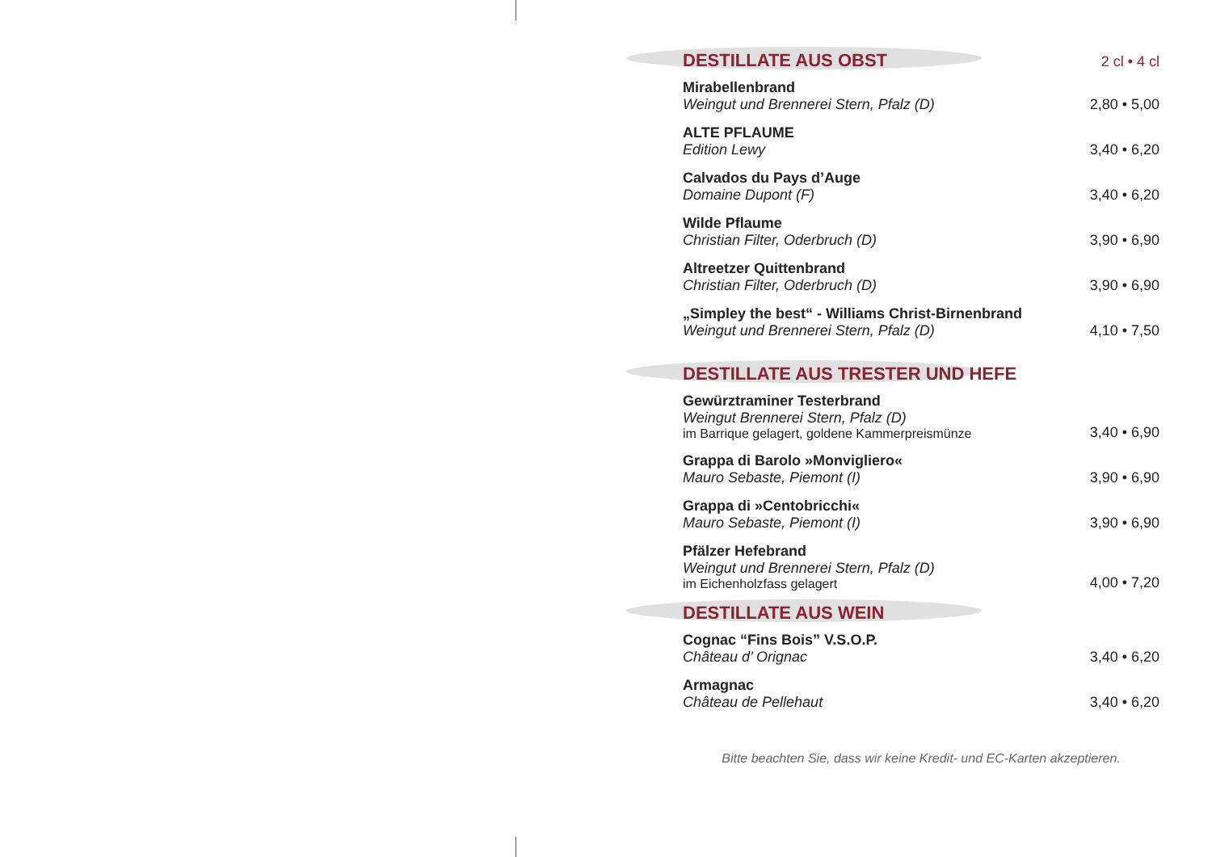DESTILLATE AUS OBST 2 cl • 4 cl
Mirabellenbrand
Weingut und Brennerei Stern, Pfalz (D)
2,80 • 5,00
ALTE PFLAUME
Edition Lewy
3,40 • 6,20
Calvados du Pays d’Auge
Domaine Dupont (F)
3,40 • 6,20
Wilde Pflaume
Christian Filter, Oderbruch (D)
3,90 • 6,90
Altreetzer Quittenbrand
Christian Filter, Oderbruch (D)
3,90 • 6,90
„Simpley the best“ - Williams Christ-Birnenbrand
Weingut und Brennerei Stern, Pfalz (D)
4,10 • 7,50
DESTILLATE AUS TRESTER UND HEFE
Gewürztraminer Testerbrand
Weingut Brennerei Stern, Pfalz (D)
im Barrique gelagert, goldene Kammerpreismünze
3,40 • 6,90
Grappa di Barolo »Monvigliero«
Mauro Sebaste, Piemont (I)
3,90 • 6,90
Grappa di »Centobricchi«
Mauro Sebaste, Piemont (I)
3,90 • 6,90
Pfälzer Hefebrand
Weingut und Brennerei Stern, Pfalz (D)
im Eichenholzfass gelagert
4,00 • 7,20
DESTILLATE AUS WEIN
Cognac “Fins Bois” V.S.O.P.
Château d’ Orignac
3,40 • 6,20
Armagnac
Château de Pellehaut
3,40 • 6,20
Bitte beachten Sie, dass wir keine Kredit- und EC-Karten akzeptieren.